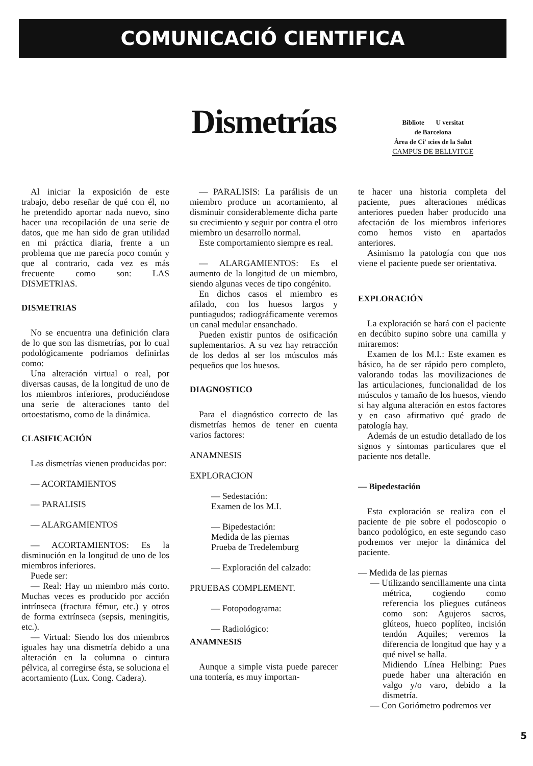COMUNICACIÓ CIENTIFICA
Dismetrías
Bibliote U versitat
de Barcelona
Àrea de Ci' ıcies de la Salut
CAMPUS DE BELLVITGE
Al iniciar la exposición de este trabajo, debo reseñar de qué con él, no he pretendido aportar nada nuevo, sino hacer una recopilación de una serie de datos, que me han sido de gran utilidad en mi práctica diaria, frente a un problema que me parecía poco común y que al contrario, cada vez es más frecuente como son: LAS DISMETRIAS.
DISMETRIAS
No se encuentra una definición clara de lo que son las dismetrías, por lo cual podológicamente podríamos definirlas como:
Una alteración virtual o real, por diversas causas, de la longitud de uno de los miembros inferiores, produciéndose una serie de alteraciones tanto del ortoestatismo, como de la dinámica.
CLASIFICACIÓN
Las dismetrías vienen producidas por:
— ACORTAMIENTOS
— PARALISIS
— ALARGAMIENTOS
— ACORTAMIENTOS: Es la disminución en la longitud de uno de los miembros inferiores.
Puede ser:
— Real: Hay un miembro más corto. Muchas veces es producido por acción intrínseca (fractura fémur, etc.) y otros de forma extrínseca (sepsis, meningitis, etc.).
— Virtual: Siendo los dos miembros iguales hay una dismetría debido a una alteración en la columna o cintura pélvica, al corregirse ésta, se soluciona el acortamiento (Lux. Cong. Cadera).
— PARALISIS: La parálisis de un miembro produce un acortamiento, al disminuir considerablemente dicha parte su crecimiento y seguir por contra el otro miembro un desarrollo normal.
Este comportamiento siempre es real.
— ALARGAMIENTOS: Es el aumento de la longitud de un miembro, siendo algunas veces de tipo congénito.
En dichos casos el miembro es afilado, con los huesos largos y puntiagudos; radiográficamente veremos un canal medular ensanchado.
Pueden existir puntos de osificación suplementarios. A su vez hay retracción de los dedos al ser los músculos más pequeños que los huesos.
DIAGNOSTICO
Para el diagnóstico correcto de las dismetrías hemos de tener en cuenta varios factores:
ANAMNESIS
EXPLORACION
— Sedestación:
Examen de los M.I.
— Bipedestación:
Medida de las piernas
Prueba de Tredelemburg
— Exploración del calzado:
PRUEBAS COMPLEMENT.
— Fotopodograma:
— Radiológico:
ANAMNESIS
Aunque a simple vista puede parecer una tontería, es muy importan-
te hacer una historia completa del paciente, pues alteraciones médicas anteriores pueden haber producido una afectación de los miembros inferiores como hemos visto en apartados anteriores.
Asimismo la patología con que nos viene el paciente puede ser orientativa.
EXPLORACIÓN
La exploración se hará con el paciente en decúbito supino sobre una camilla y miraremos:
Examen de los M.I.: Este examen es básico, ha de ser rápido pero completo, valorando todas las movilizaciones de las articulaciones, funcionalidad de los músculos y tamaño de los huesos, viendo si hay alguna alteración en estos factores y en caso afirmativo qué grado de patología hay.
Además de un estudio detallado de los signos y síntomas particulares que el paciente nos detalle.
— Bipedestación
Esta exploración se realiza con el paciente de pie sobre el podoscopio o banco podológico, en este segundo caso podremos ver mejor la dinámica del paciente.
— Medida de las piernas
— Utilizando sencillamente una cinta métrica, cogiendo como referencia los pliegues cutáneos como son: Agujeros sacros, glúteos, hueco poplíteo, incisión tendón Aquiles; veremos la diferencia de longitud que hay y a qué nivel se halla.
Midiendo Línea Helbing: Pues puede haber una alteración en valgo y/o varo, debido a la dismetría.
— Con Goriómetro podremos ver
5